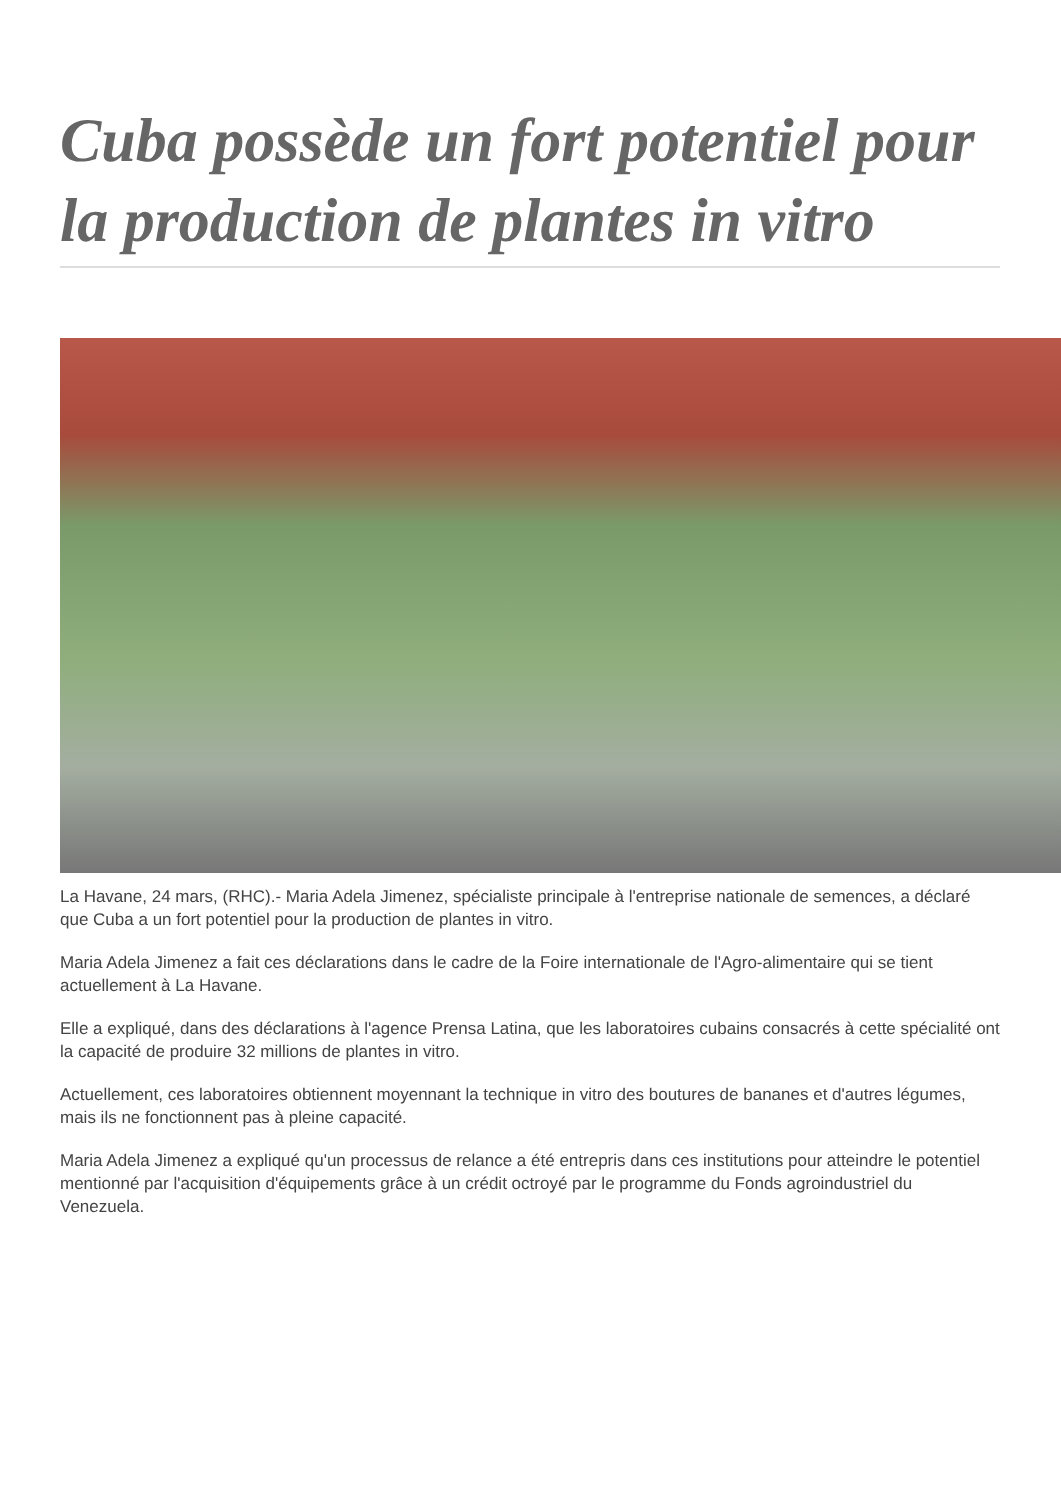Cuba possède un fort potentiel pour la production de plantes in vitro
La Havane, 24 mars, (RHC).- Maria Adela Jimenez, spécialiste principale à l'entreprise nationale de semences, a déclaré que Cuba a un fort potentiel pour la production de plantes in vitro.
Maria Adela Jimenez a fait ces déclarations dans le cadre de la Foire internationale de l'Agro-alimentaire qui se tient actuellement à La Havane.
Elle a expliqué, dans des déclarations à l'agence Prensa Latina, que les laboratoires cubains consacrés à cette spécialité ont la capacité de produire 32 millions de plantes in vitro.
Actuellement, ces laboratoires obtiennent moyennant la technique in vitro des boutures de bananes et d'autres légumes, mais ils ne fonctionnent pas à pleine capacité.
Maria Adela Jimenez a expliqué qu'un processus de relance a été entrepris dans ces institutions pour atteindre le potentiel mentionné par l'acquisition d'équipements grâce à un crédit octroyé par le programme du Fonds agroindustriel du Venezuela.